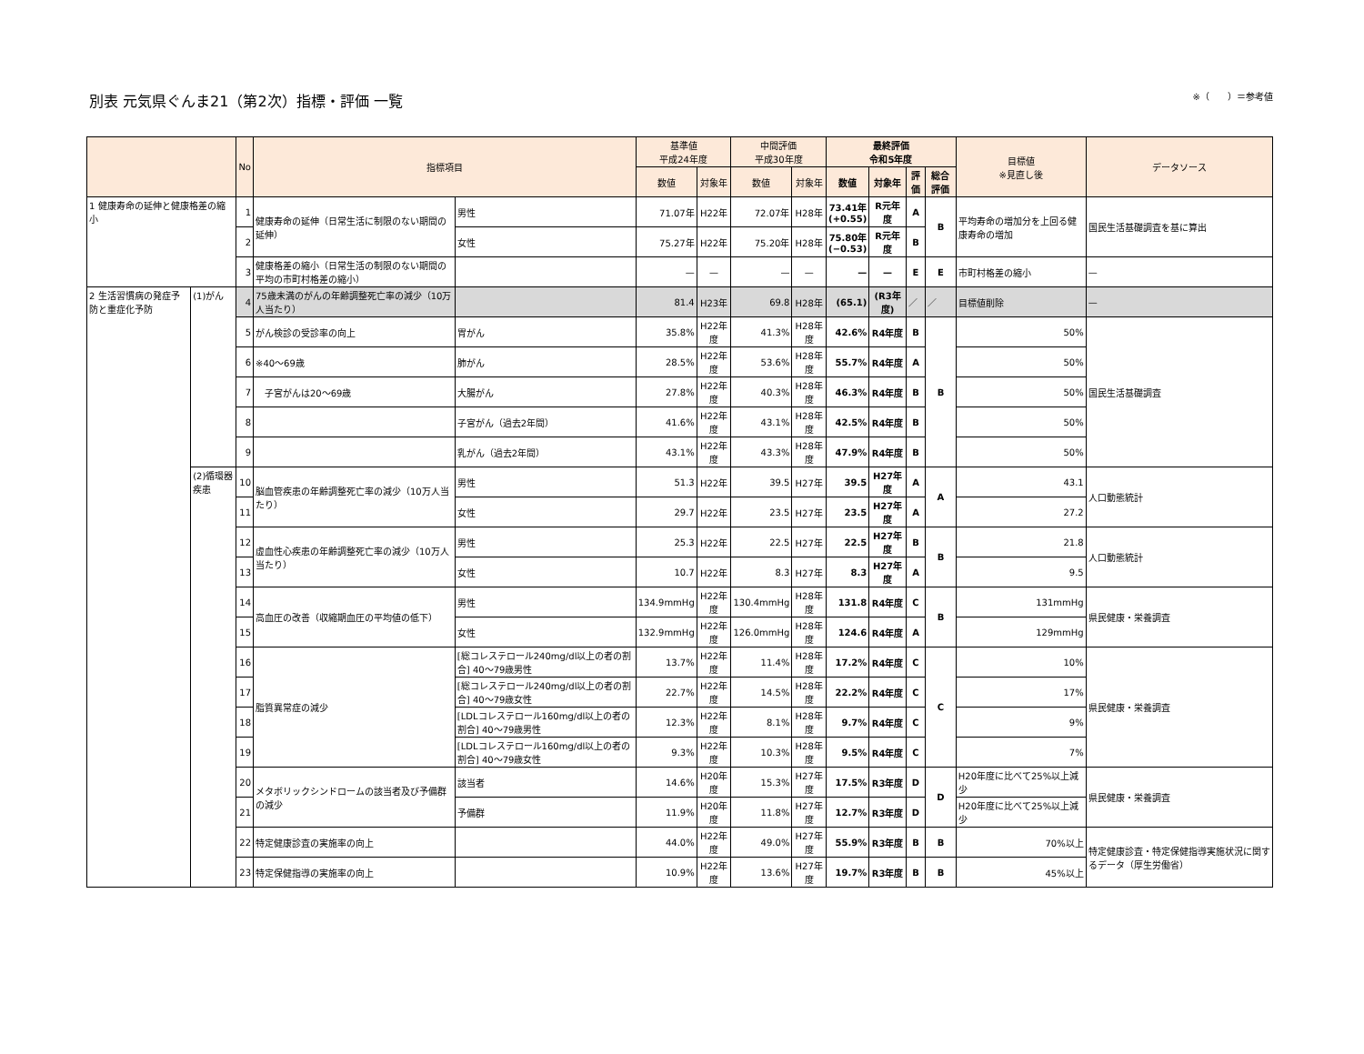別表 元気県ぐんま21（第2次）指標・評価 一覧
※（　　）＝参考値
| | | No | 指標項目 | | 基準値 平成24年度 | | 中間評価 平成30年度 | | 最終評価 令和5年度 | | | | 目標値 ※見直し後 | データソース |
| --- | --- | --- | --- | --- | --- | --- | --- | --- | --- | --- | --- | --- | --- | --- |
| | | | | | 数値 | 対象年 | 数値 | 対象年 | 数値 | 対象年 | 評価 | 総合評価 | | |
| 1 健康寿命の延伸と健康格差の縮小 | | 1 | 健康寿命の延伸（日常生活に制限のない期間の延伸） | 男性 | 71.07年 | H22年 | 72.07年 | H28年 | 73.41年 (+0.55) | R元年度 | A | B | 平均寿命の増加分を上回る健康寿命の増加 | 国民生活基礎調査を基に算出 |
| | | 2 | | 女性 | 75.27年 | H22年 | 75.20年 | H28年 | 75.80年 (−0.53) | R元年度 | B | | | |
| | | 3 | 健康格差の縮小（日常生活の制限のない期間の平均の市町村格差の縮小） | | — | — | — | — | — | — | E | E | 市町村格差の縮小 | — |
| 2 生活習慣病の発症予防と重症化予防 | (1)がん | 4 | 75歳未満のがんの年齢調整死亡率の減少（10万人当たり） | | 81.4 | H23年 | 69.8 | H28年 | (65.1) | (R3年度) | ／ | ／ | 目標値削除 | — |
| | | 5 | がん検診の受診率の向上 | 胃がん | 35.8% | H22年度 | 41.3% | H28年度 | 42.6% | R4年度 | B | B | 50% | 国民生活基礎調査 |
| | | 6 | ※40〜69歳 | 肺がん | 28.5% | H22年度 | 53.6% | H28年度 | 55.7% | R4年度 | A | | 50% | |
| | | 7 | 子宮がんは20〜69歳 | 大腸がん | 27.8% | H22年度 | 40.3% | H28年度 | 46.3% | R4年度 | B | | 50% | |
| | | 8 | | 子宮がん（過去2年間） | 41.6% | H22年度 | 43.1% | H28年度 | 42.5% | R4年度 | B | | 50% | |
| | | 9 | | 乳がん（過去2年間） | 43.1% | H22年度 | 43.3% | H28年度 | 47.9% | R4年度 | B | | 50% | |
| | (2)循環器疾患 | 10 | 脳血管疾患の年齢調整死亡率の減少（10万人当たり） | 男性 | 51.3 | H22年 | 39.5 | H27年 | 39.5 | H27年度 | A | A | 43.1 | 人口動態統計 |
| | | 11 | | 女性 | 29.7 | H22年 | 23.5 | H27年 | 23.5 | H27年度 | A | | 27.2 | |
| | | 12 | 虚血性心疾患の年齢調整死亡率の減少（10万人当たり） | 男性 | 25.3 | H22年 | 22.5 | H27年 | 22.5 | H27年度 | B | B | 21.8 | 人口動態統計 |
| | | 13 | | 女性 | 10.7 | H22年 | 8.3 | H27年 | 8.3 | H27年度 | A | | 9.5 | |
| | | 14 | 高血圧の改善（収縮期血圧の平均値の低下） | 男性 | 134.9mmHg | H22年度 | 130.4mmHg | H28年度 | 131.8 | R4年度 | C | B | 131mmHg | 県民健康・栄養調査 |
| | | 15 | | 女性 | 132.9mmHg | H22年度 | 126.0mmHg | H28年度 | 124.6 | R4年度 | A | | 129mmHg | |
| | | 16 | 脂質異常症の減少 | [総コレステロール240mg/dl以上の者の割合] 40〜79歳男性 | 13.7% | H22年度 | 11.4% | H28年度 | 17.2% | R4年度 | C | C | 10% | 県民健康・栄養調査 |
| | | 17 | | [総コレステロール240mg/dl以上の者の割合] 40〜79歳女性 | 22.7% | H22年度 | 14.5% | H28年度 | 22.2% | R4年度 | C | | 17% | |
| | | 18 | | [LDLコレステロール160mg/dl以上の者の割合] 40〜79歳男性 | 12.3% | H22年度 | 8.1% | H28年度 | 9.7% | R4年度 | C | | 9% | |
| | | 19 | | [LDLコレステロール160mg/dl以上の者の割合] 40〜79歳女性 | 9.3% | H22年度 | 10.3% | H28年度 | 9.5% | R4年度 | C | | 7% | |
| | | 20 | メタボリックシンドロームの該当者及び予備群の減少 | 該当者 | 14.6% | H20年度 | 15.3% | H27年度 | 17.5% | R3年度 | D | D | H20年度に比べて25%以上減少 | 県民健康・栄養調査 |
| | | 21 | | 予備群 | 11.9% | H20年度 | 11.8% | H27年度 | 12.7% | R3年度 | D | | H20年度に比べて25%以上減少 | |
| | | 22 | 特定健康診査の実施率の向上 | | 44.0% | H22年度 | 49.0% | H27年度 | 55.9% | R3年度 | B | B | 70%以上 | 特定健康診査・特定保健指導実施状況に関するデータ（厚生労働省） |
| | | 23 | 特定保健指導の実施率の向上 | | 10.9% | H22年度 | 13.6% | H27年度 | 19.7% | R3年度 | B | B | 45%以上 | |